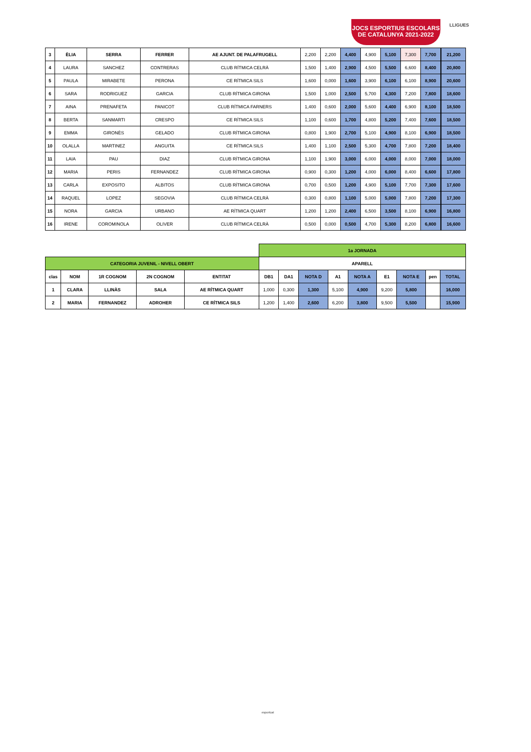JOCS ESPORTIUS ESCOLARS
DE CATALUNYA 2021-2022
LLIGUES
| 3 | ÈLIA | SERRA | FERRER | AE AJUNT. DE PALAFRUGELL | 2,200 | 2,200 | 4,400 | 4,900 | 5,100 | 7,300 | 7,700 | | 21,200 |
| 4 | LAURA | SANCHEZ | CONTRERAS | CLUB RÍTMICA CELRÀ | 1,500 | 1,400 | 2,900 | 4,500 | 5,500 | 6,600 | 8,400 | | 20,800 |
| 5 | PAULA | MIRABETE | PERONA | CE RÍTMICA SILS | 1,600 | 0,000 | 1,600 | 3,900 | 6,100 | 6,100 | 8,900 | | 20,600 |
| 6 | SARA | RODRIGUEZ | GARCIA | CLUB RÍTMICA GIRONA | 1,500 | 1,000 | 2,500 | 5,700 | 4,300 | 7,200 | 7,800 | | 18,600 |
| 7 | AINA | PRENAFETA | PANICOT | CLUB RÍTMICA FARNERS | 1,400 | 0,600 | 2,000 | 5,600 | 4,400 | 6,900 | 8,100 | | 18,500 |
| 8 | BERTA | SANMARTI | CRESPO | CE RÍTMICA SILS | 1,100 | 0,600 | 1,700 | 4,800 | 5,200 | 7,400 | 7,600 | | 18,500 |
| 9 | EMMA | GIRONÈS | GELADO | CLUB RÍTMICA GIRONA | 0,800 | 1,900 | 2,700 | 5,100 | 4,900 | 8,100 | 6,900 | | 18,500 |
| 10 | OLALLA | MARTINEZ | ANGUITA | CE RÍTMICA SILS | 1,400 | 1,100 | 2,500 | 5,300 | 4,700 | 7,800 | 7,200 | | 18,400 |
| 11 | LAIA | PAU | DIAZ | CLUB RÍTMICA GIRONA | 1,100 | 1,900 | 3,000 | 6,000 | 4,000 | 8,000 | 7,000 | | 18,000 |
| 12 | MARIA | PERIS | FERNANDEZ | CLUB RÍTMICA GIRONA | 0,900 | 0,300 | 1,200 | 4,000 | 6,000 | 8,400 | 6,600 | | 17,800 |
| 13 | CARLA | EXPOSITO | ALBITOS | CLUB RÍTMICA GIRONA | 0,700 | 0,500 | 1,200 | 4,900 | 5,100 | 7,700 | 7,300 | | 17,600 |
| 14 | RAQUEL | LOPEZ | SEGOVIA | CLUB RÍTMICA CELRÀ | 0,300 | 0,800 | 1,100 | 5,000 | 5,000 | 7,800 | 7,200 | | 17,300 |
| 15 | NORA | GARCIA | URBANO | AE RÍTMICA QUART | 1,200 | 1,200 | 2,400 | 6,500 | 3,500 | 8,100 | 6,900 | | 16,800 |
| 16 | IRENE | COROMINOLA | OLIVER | CLUB RÍTMICA CELRÀ | 0,500 | 0,000 | 0,500 | 4,700 | 5,300 | 8,200 | 6,800 | | 16,600 |
| | | | | | 1a JORNADA | | | | | | | | |
| CATEGORIA JUVENIL - NIVELL OBERT | | | | | APARELL | | | | | | | | |
| clas | NOM | 1R COGNOM | 2N COGNOM | ENTITAT | DB1 | DA1 | NOTA D | A1 | NOTA A | E1 | NOTA E | pen | TOTAL |
| 1 | CLARA | LLINÀS | SALA | AE RÍTMICA QUART | 1,000 | 0,300 | 1,300 | 5,100 | 4,900 | 9,200 | 5,800 | | 16,000 |
| 2 | MARIA | FERNANDEZ | ADROHER | CE RÍTMICA SILS | 1,200 | 1,400 | 2,600 | 6,200 | 3,800 | 9,500 | 5,500 | | 15,900 |
esportcat